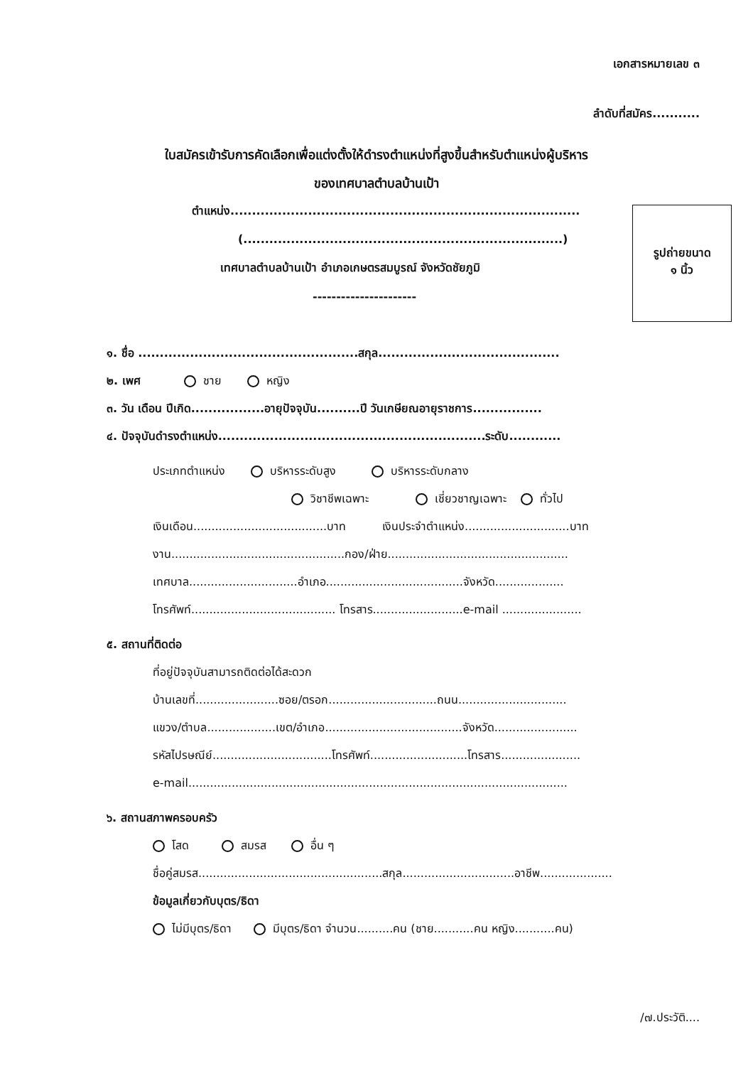เอกสารหมายเลข ๓
ลำดับที่สมัคร...........
ใบสมัครเข้ารับการคัดเลือกเพื่อแต่งตั้งให้ดำรงตำแหน่งที่สูงขึ้นสำหรับตำแหน่งผู้บริหาร
ของเทศบาลตำบลบ้านเป้า
ตำแหน่ง.................................................................................
(..........................................................................)
เทศบาลตำบลบ้านเป้า อำเภอเกษตรสมบูรณ์ จังหวัดชัยภูมิ
----------------------
รูปถ่ายขนาด
๑ นิ้ว
๑. ชื่อ ...................................................สกุล..........................................
๒. เพศ ชาย หญิง
๓. วัน เดือน ปีเกิด.................อายุปัจจุบัน..........ปี วันเกษียณอายุราชการ................
๔. ปัจจุบันดำรงตำแหน่ง..............................................................ระดับ............
ประเภทตำแหน่ง บริหารระดับสูง บริหารระดับกลาง
วิชาชีพเฉพาะ เชี่ยวชาญเฉพาะ ทั่วไป
เงินเดือน.....................................บาท เงินประจำตำแหน่ง.............................บาท
งาน................................................กอง/ฝ่าย..................................................
เทศบาล..............................อำเภอ......................................จังหวัด...................
โทรศัพท์........................................ โทรสาร.........................e-mail ......................
๕. สถานที่ติดต่อ
ที่อยู่ปัจจุบันสามารถติดต่อได้สะดวก
บ้านเลขที่.......................ซอย/ตรอก..............................ถนน..............................
แขวง/ตำบล...................เขต/อำเภอ......................................จังหวัด.......................
รหัสไปรษณีย์.................................โทรศัพท์...........................โทรสาร......................
e-mail.........................................................................................................
๖. สถานสภาพครอบครัว
โสด สมรส อื่น ๆ
ชื่อคู่สมรส...................................................สกุล...............................อาชีพ....................
ข้อมูลเกี่ยวกับบุตร/ธิดา
ไม่มีบุตร/ธิดา มีบุตร/ธิดา จำนวน..........คน (ชาย...........คน หญิง...........คน)
/๗.ประวัติ....